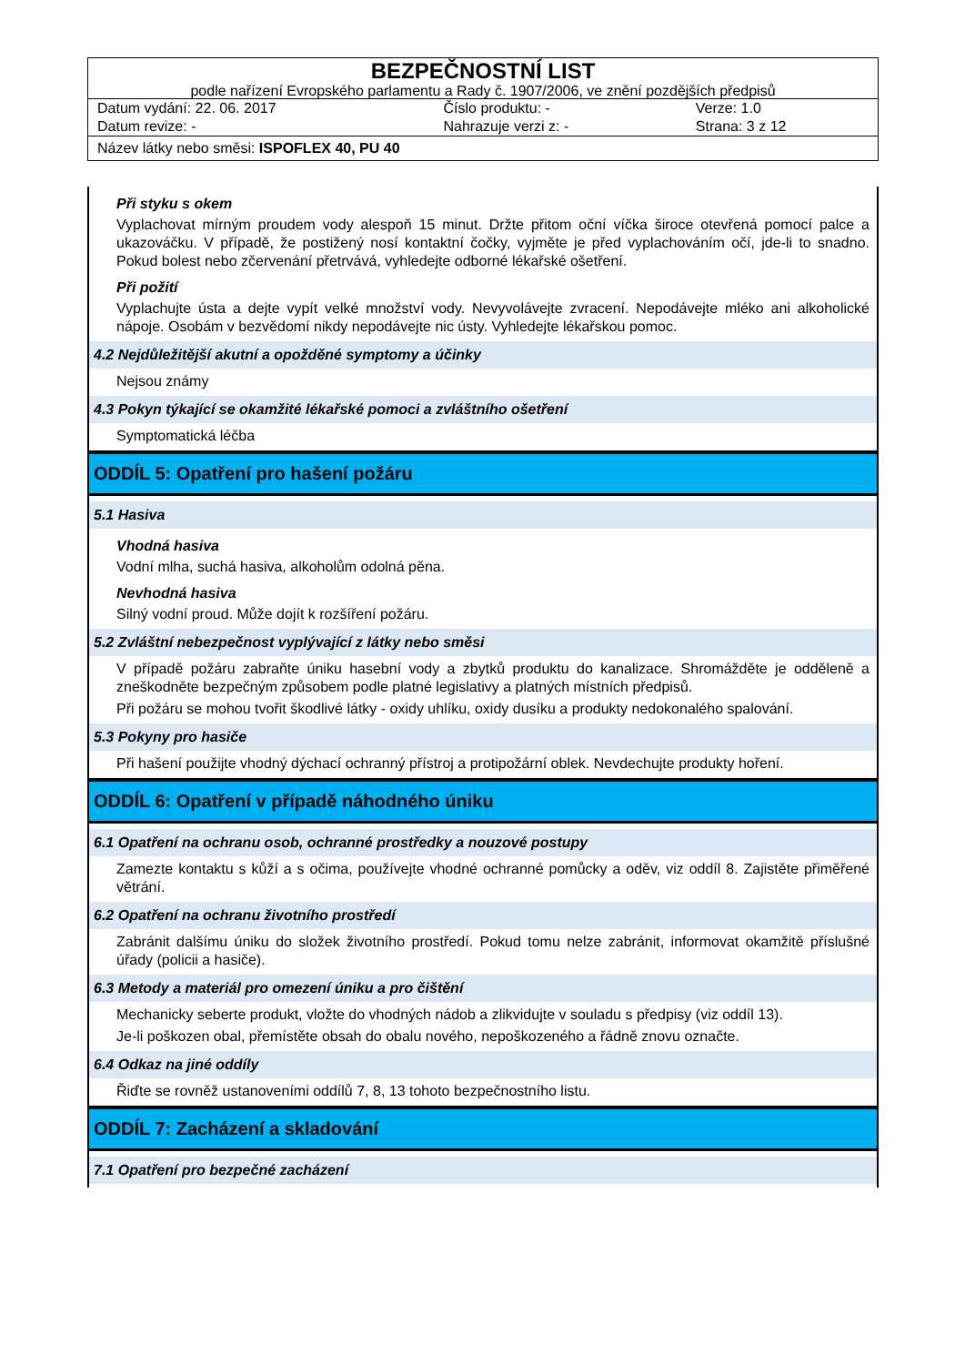BEZPEČNOSTNÍ LIST
podle nařízení Evropského parlamentu a Rady č. 1907/2006, ve znění pozdějších předpisů
| Datum vydání: 22. 06. 2017 | Číslo produktu: - | Verze: 1.0 |
| Datum revize: - | Nahrazuje verzi z: - | Strana: 3 z 12 |
Název látky nebo směsi: ISPOFLEX 40, PU 40
Při styku s okem
Vyplachovat mírným proudem vody alespoň 15 minut. Držte přitom oční víčka široce otevřená pomocí palce a ukazováčku. V případě, že postižený nosí kontaktní čočky, vyjměte je před vyplachováním očí, jde-li to snadno. Pokud bolest nebo zčervenání přetrvává, vyhledejte odborné lékařské ošetření.
Při požití
Vyplachujte ústa a dejte vypít velké množství vody. Nevyvolávejte zvracení. Nepodávejte mléko ani alkoholické nápoje. Osobám v bezvědomí nikdy nepodávejte nic ústy. Vyhledejte lékařskou pomoc.
4.2 Nejdůležitější akutní a opožděné symptomy a účinky
Nejsou známy
4.3 Pokyn týkající se okamžité lékařské pomoci a zvláštního ošetření
Symptomatická léčba
ODDÍL 5: Opatření pro hašení požáru
5.1 Hasiva
Vhodná hasiva
Vodní mlha, suchá hasiva, alkoholům odolná pěna.
Nevhodná hasiva
Silný vodní proud. Může dojít k rozšíření požáru.
5.2 Zvláštní nebezpečnost vyplývající z látky nebo směsi
V případě požáru zabraňte úniku hasební vody a zbytků produktu do kanalizace. Shromážděte je odděleně a zneškodněte bezpečným způsobem podle platné legislativy a platných místních předpisů.
Při požáru se mohou tvořit škodlivé látky - oxidy uhlíku, oxidy dusíku a produkty nedokonalého spalování.
5.3 Pokyny pro hasiče
Při hašení použijte vhodný dýchací ochranný přístroj a protipožární oblek. Nevdechujte produkty hoření.
ODDÍL 6: Opatření v případě náhodného úniku
6.1 Opatření na ochranu osob, ochranné prostředky a nouzové postupy
Zamezte kontaktu s kůží a s očima, používejte vhodné ochranné pomůcky a oděv, viz oddíl 8. Zajistěte přiměřené větrání.
6.2 Opatření na ochranu životního prostředí
Zabránit dalšímu úniku do složek životního prostředí. Pokud tomu nelze zabránit, informovat okamžitě příslušné úřady (policii a hasiče).
6.3 Metody a materiál pro omezení úniku a pro čištění
Mechanicky seberte produkt, vložte do vhodných nádob a zlikvidujte v souladu s předpisy (viz oddíl 13).
Je-li poškozen obal, přemístěte obsah do obalu nového, nepoškozeného a řádně znovu označte.
6.4 Odkaz na jiné oddíly
Řiďte se rovněž ustanoveními oddílů 7, 8, 13 tohoto bezpečnostního listu.
ODDÍL 7: Zacházení a skladování
7.1 Opatření pro bezpečné zacházení